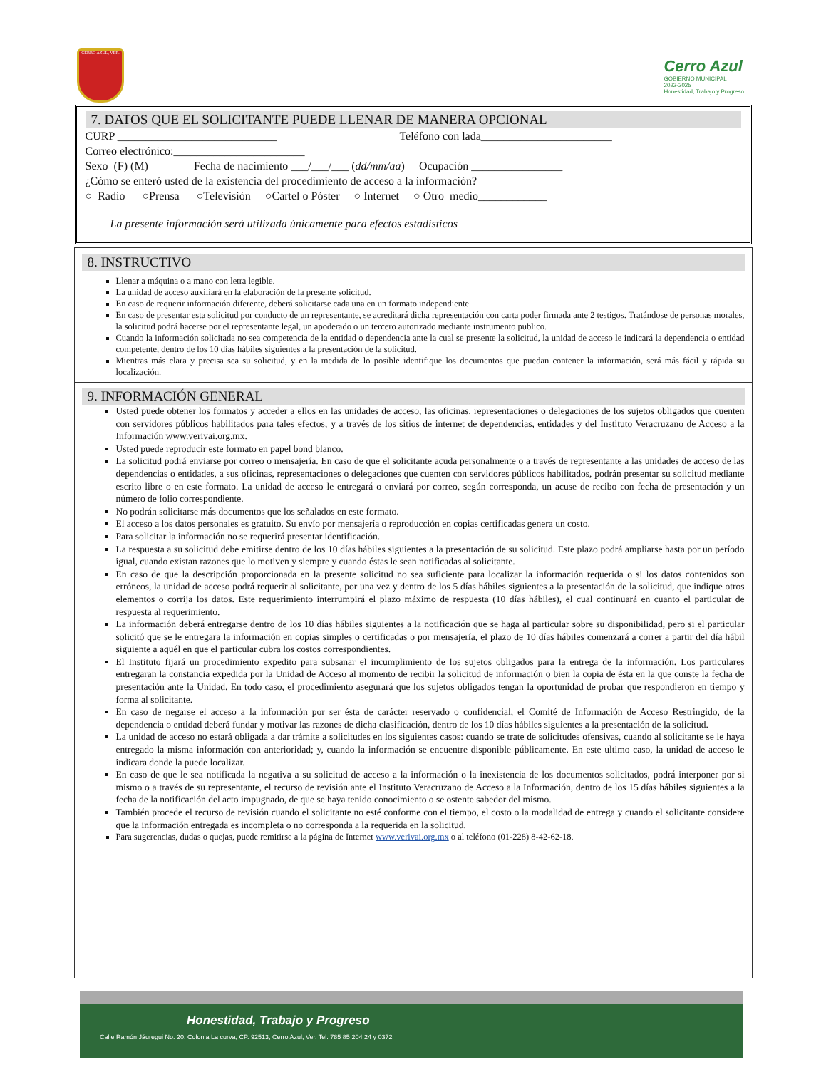CERRO AZUL, VER.
Cerro Azul
GOBIERNO MUNICIPAL
2022-2025
Honestidad, Trabajo y Progreso
7. DATOS QUE EL SOLICITANTE PUEDE LLENAR DE MANERA OPCIONAL
CURP ____________________________ Teléfono con lada_______________________
Correo electrónico:_______________________
Sexo (F) (M) Fecha de nacimiento ___/___/___ (dd/mm/aa) Ocupación ________________
¿Cómo se enteró usted de la existencia del procedimiento de acceso a la información?
○ Radio ○Prensa ○Televisión ○Cartel o Póster ○ Internet ○ Otro medio____________
La presente información será utilizada únicamente para efectos estadísticos
8. INSTRUCTIVO
Llenar a máquina o a mano con letra legible.
La unidad de acceso auxiliará en la elaboración de la presente solicitud.
En caso de requerir información diferente, deberá solicitarse cada una en un formato independiente.
En caso de presentar esta solicitud por conducto de un representante, se acreditará dicha representación con carta poder firmada ante 2 testigos. Tratándose de personas morales, la solicitud podrá hacerse por el representante legal, un apoderado o un tercero autorizado mediante instrumento publico.
Cuando la información solicitada no sea competencia de la entidad o dependencia ante la cual se presente la solicitud, la unidad de acceso le indicará la dependencia o entidad competente, dentro de los 10 días hábiles siguientes a la presentación de la solicitud.
Mientras más clara y precisa sea su solicitud, y en la medida de lo posible identifique los documentos que puedan contener la información, será más fácil y rápida su localización.
9. INFORMACIÓN GENERAL
Usted puede obtener los formatos y acceder a ellos en las unidades de acceso, las oficinas, representaciones o delegaciones de los sujetos obligados que cuenten con servidores públicos habilitados para tales efectos; y a través de los sitios de internet de dependencias, entidades y del Instituto Veracruzano de Acceso a la Información www.verivai.org.mx.
Usted puede reproducir este formato en papel bond blanco.
La solicitud podrá enviarse por correo o mensajería. En caso de que el solicitante acuda personalmente o a través de representante a las unidades de acceso de las dependencias o entidades, a sus oficinas, representaciones o delegaciones que cuenten con servidores públicos habilitados, podrán presentar su solicitud mediante escrito libre o en este formato. La unidad de acceso le entregará o enviará por correo, según corresponda, un acuse de recibo con fecha de presentación y un número de folio correspondiente.
No podrán solicitarse más documentos que los señalados en este formato.
El acceso a los datos personales es gratuito. Su envío por mensajería o reproducción en copias certificadas genera un costo.
Para solicitar la información no se requerirá presentar identificación.
La respuesta a su solicitud debe emitirse dentro de los 10 días hábiles siguientes a la presentación de su solicitud. Este plazo podrá ampliarse hasta por un período igual, cuando existan razones que lo motiven y siempre y cuando éstas le sean notificadas al solicitante.
En caso de que la descripción proporcionada en la presente solicitud no sea suficiente para localizar la información requerida o si los datos contenidos son erróneos, la unidad de acceso podrá requerir al solicitante, por una vez y dentro de los 5 días hábiles siguientes a la presentación de la solicitud, que indique otros elementos o corrija los datos. Este requerimiento interrumpirá el plazo máximo de respuesta (10 días hábiles), el cual continuará en cuanto el particular de respuesta al requerimiento.
La información deberá entregarse dentro de los 10 días hábiles siguientes a la notificación que se haga al particular sobre su disponibilidad, pero si el particular solicitó que se le entregara la información en copias simples o certificadas o por mensajería, el plazo de 10 días hábiles comenzará a correr a partir del día hábil siguiente a aquél en que el particular cubra los costos correspondientes.
El Instituto fijará un procedimiento expedito para subsanar el incumplimiento de los sujetos obligados para la entrega de la información. Los particulares entregaran la constancia expedida por la Unidad de Acceso al momento de recibir la solicitud de información o bien la copia de ésta en la que conste la fecha de presentación ante la Unidad. En todo caso, el procedimiento asegurará que los sujetos obligados tengan la oportunidad de probar que respondieron en tiempo y forma al solicitante.
En caso de negarse el acceso a la información por ser ésta de carácter reservado o confidencial, el Comité de Información de Acceso Restringido, de la dependencia o entidad deberá fundar y motivar las razones de dicha clasificación, dentro de los 10 días hábiles siguientes a la presentación de la solicitud.
La unidad de acceso no estará obligada a dar trámite a solicitudes en los siguientes casos: cuando se trate de solicitudes ofensivas, cuando al solicitante se le haya entregado la misma información con anterioridad; y, cuando la información se encuentre disponible públicamente. En este ultimo caso, la unidad de acceso le indicara donde la puede localizar.
En caso de que le sea notificada la negativa a su solicitud de acceso a la información o la inexistencia de los documentos solicitados, podrá interponer por si mismo o a través de su representante, el recurso de revisión ante el Instituto Veracruzano de Acceso a la Información, dentro de los 15 días hábiles siguientes a la fecha de la notificación del acto impugnado, de que se haya tenido conocimiento o se ostente sabedor del mismo.
También procede el recurso de revisión cuando el solicitante no esté conforme con el tiempo, el costo o la modalidad de entrega y cuando el solicitante considere que la información entregada es incompleta o no corresponda a la requerida en la solicitud.
Para sugerencias, dudas o quejas, puede remitirse a la página de Internet www.verivai.org.mx o al teléfono (01-228) 8-42-62-18.
Honestidad, Trabajo y Progreso
Calle Ramón Jáuregui No. 20, Colonia La curva, CP. 92513, Cerro Azul, Ver. Tel. 785 85 204 24 y 0372